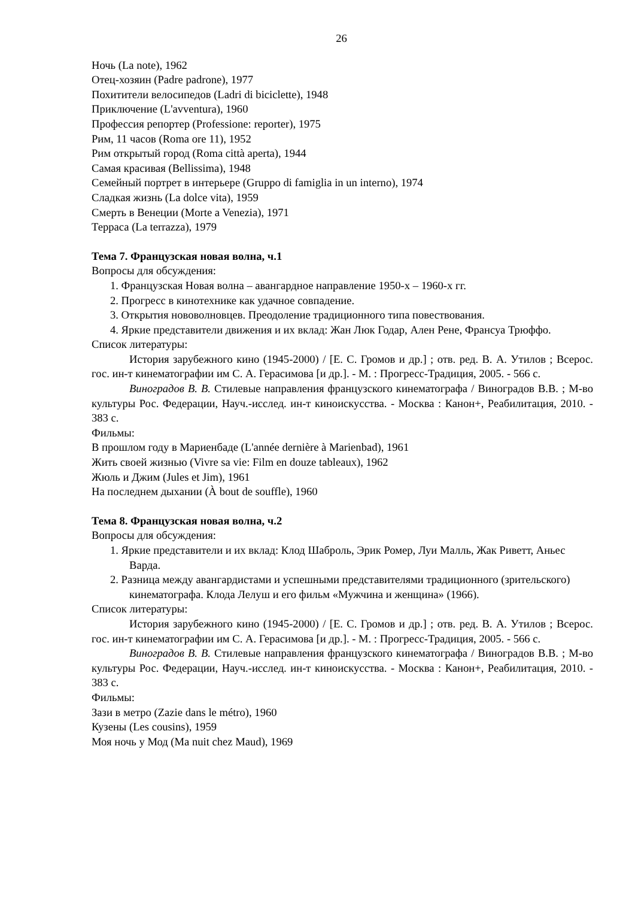26
Ночь (La note), 1962
Отец-хозяин (Padre padrone), 1977
Похитители велосипедов (Ladri di biciclette), 1948
Приключение (L'avventura), 1960
Профессия репортер (Professione: reporter), 1975
Рим, 11 часов (Roma ore 11), 1952
Рим открытый город (Roma città aperta), 1944
Самая красивая (Bellissima), 1948
Семейный портрет в интерьере (Gruppo di famiglia in un interno), 1974
Сладкая жизнь (La dolce vita), 1959
Смерть в Венеции (Morte a Venezia), 1971
Терраса (La terrazza), 1979
Тема 7. Французская новая волна, ч.1
Вопросы для обсуждения:
1. Французская Новая волна – авангардное направление 1950-х – 1960-х гг.
2. Прогресс в кинотехнике как удачное совпадение.
3. Открытия нововолновцев. Преодоление традиционного типа повествования.
4. Яркие представители движения и их вклад: Жан Люк Годар, Ален Рене, Франсуа Трюффо.
Список литературы:
История зарубежного кино (1945-2000) / [Е. С. Громов и др.] ; отв. ред. В. А. Утилов ; Всерос. гос. ин-т кинематографии им С. А. Герасимова [и др.]. - М. : Прогресс-Традиция, 2005. - 566 с.
Виноградов В. В. Стилевые направления французского кинематографа / Виноградов В.В. ; М-во культуры Рос. Федерации, Науч.-исслед. ин-т киноискусства. - Москва : Канон+, Реабилитация, 2010. - 383 с.
Фильмы:
В прошлом году в Мариенбаде (L'année dernière à Marienbad), 1961
Жить своей жизнью (Vivre sa vie: Film en douze tableaux), 1962
Жюль и Джим (Jules et Jim), 1961
На последнем дыхании (À bout de souffle), 1960
Тема 8. Французская новая волна, ч.2
Вопросы для обсуждения:
1. Яркие представители и их вклад: Клод Шаброль, Эрик Ромер, Луи Малль, Жак Риветт, Аньес Варда.
2. Разница между авангардистами и успешными представителями традиционного (зрительского) кинематографа. Клода Лелуш и его фильм «Мужчина и женщина» (1966).
Список литературы:
История зарубежного кино (1945-2000) / [Е. С. Громов и др.] ; отв. ред. В. А. Утилов ; Всерос. гос. ин-т кинематографии им С. А. Герасимова [и др.]. - М. : Прогресс-Традиция, 2005. - 566 с.
Виноградов В. В. Стилевые направления французского кинематографа / Виноградов В.В. ; М-во культуры Рос. Федерации, Науч.-исслед. ин-т киноискусства. - Москва : Канон+, Реабилитация, 2010. - 383 с.
Фильмы:
Зази в метро (Zazie dans le métro), 1960
Кузены (Les cousins), 1959
Моя ночь у Мод (Ma nuit chez Maud), 1969